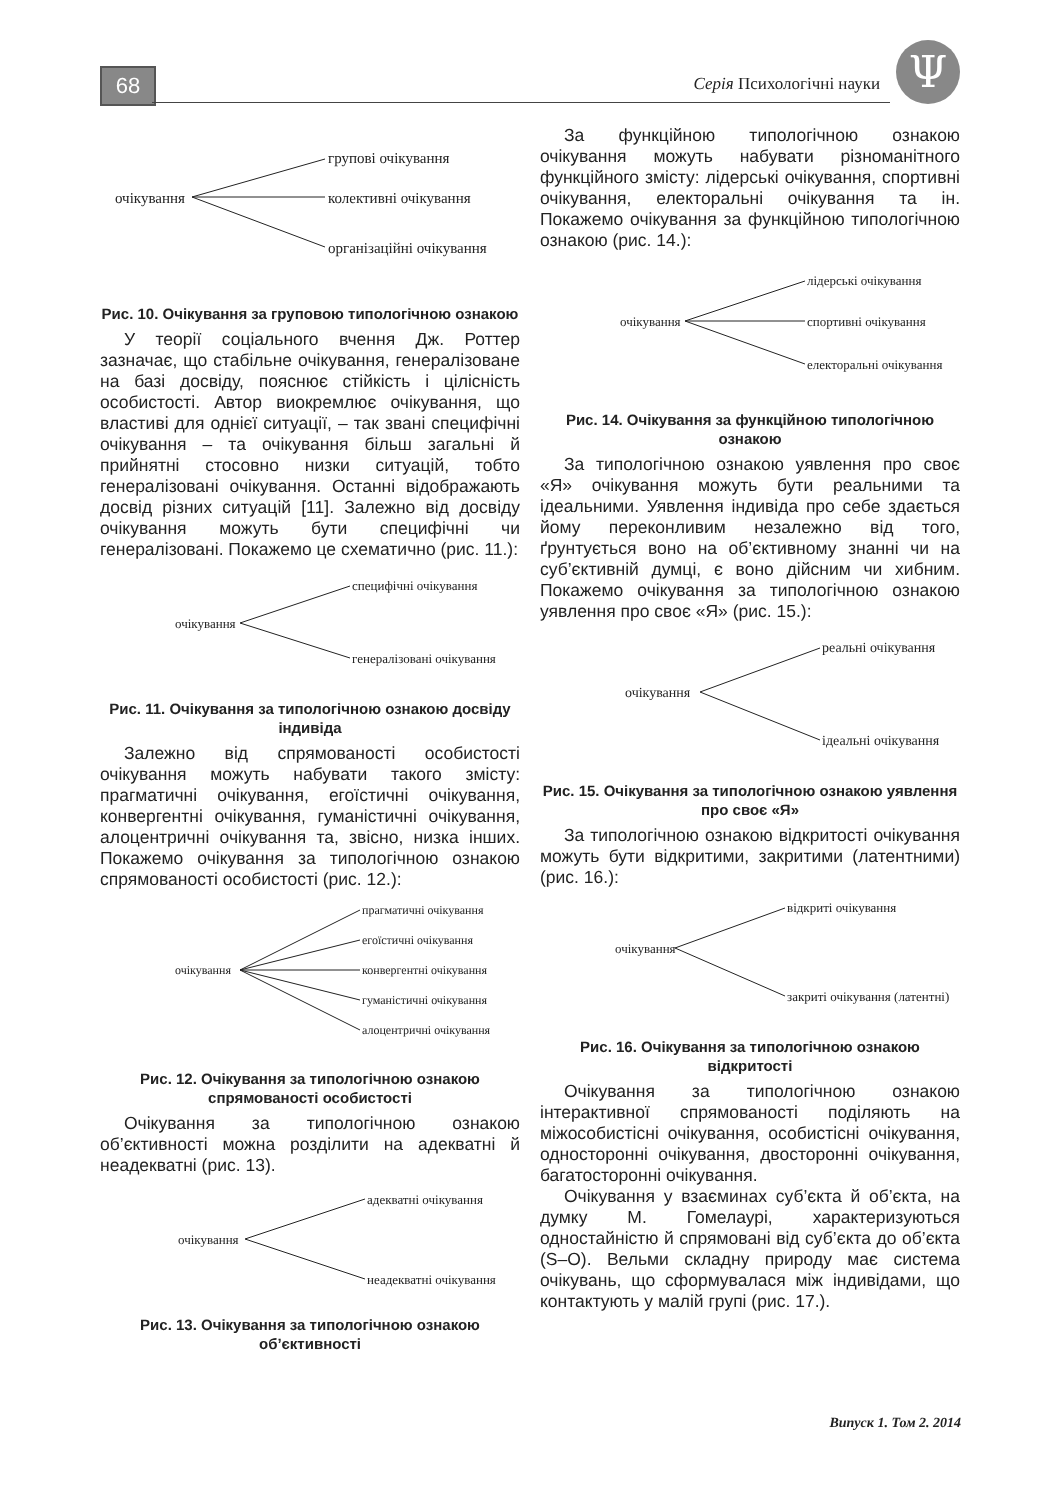68 Серія Психологічні науки Ψ
очікування
групові очікування
колективні очікування
організаційні очікування
Рис. 10. Очікування за груповою типологічною ознакою
У теорії соціального вчення Дж. Роттер зазначає, що стабільне очікування, генералізоване на базі досвіду, пояснює стійкість і цілісність особистості. Автор виокремлює очікування, що властиві для однієї ситуації, – так звані специфічні очікування – та очікування більш загальні й прийнятні стосовно низки ситуацій, тобто генералізовані очікування. Останні відображають досвід різних ситуацій [11]. Залежно від досвіду очікування можуть бути специфічні чи генералізовані. Покажемо це схематично (рис. 11.):
очікування
специфічні очікування
генералізовані очікування
Рис. 11. Очікування за типологічною ознакою досвіду індивіда
Залежно від спрямованості особистості очікування можуть набувати такого змісту: прагматичні очікування, егоїстичні очікування, конвергентні очікування, гуманістичні очікування, алоцентричні очікування та, звісно, низка інших. Покажемо очікування за типологічною ознакою спрямованості особистості (рис. 12.):
очікування
прагматичні очікування
егоїстичні очікування
конвергентні очікування
гуманістичні очікування
алоцентричні очікування
Рис. 12. Очікування за типологічною ознакою спрямованості особистості
Очікування за типологічною ознакою об’єктивності можна розділити на адекватні й неадекватні (рис. 13).
очікування
адекватні очікування
неадекватні очікування
Рис. 13. Очікування за типологічною ознакою об’єктивності
За функційною типологічною ознакою очікування можуть набувати різноманітного функційного змісту: лідерські очікування, спортивні очікування, електоральні очікування та ін. Покажемо очікування за функційною типологічною ознакою (рис. 14.):
очікування
лідерські очікування
спортивні очікування
електоральні очікування
Рис. 14. Очікування за функційною типологічною ознакою
За типологічною ознакою уявлення про своє «Я» очікування можуть бути реальними та ідеальними. Уявлення індивіда про себе здається йому переконливим незалежно від того, ґрунтується воно на об’єктивному знанні чи на суб’єктивній думці, є воно дійсним чи хибним. Покажемо очікування за типологічною ознакою уявлення про своє «Я» (рис. 15.):
очікування
реальні очікування
ідеальні очікування
Рис. 15. Очікування за типологічною ознакою уявлення про своє «Я»
За типологічною ознакою відкритості очікування можуть бути відкритими, закритими (латентними) (рис. 16.):
очікування
відкриті очікування
закриті очікування (латентні)
Рис. 16. Очікування за типологічною ознакою відкритості
Очікування за типологічною ознакою інтерактивної спрямованості поділяють на міжособистісні очікування, особистісні очікування, односторонні очікування, двосторонні очікування, багатосторонні очікування.
Очікування у взаєминах суб’єкта й об’єкта, на думку М. Гомелаурі, характеризуються одностайністю й спрямовані від суб’єкта до об’єкта (S–O). Вельми складну природу має система очікувань, що сформувалася між індивідами, що контактують у малій групі (рис. 17.).
Випуск 1. Том 2. 2014